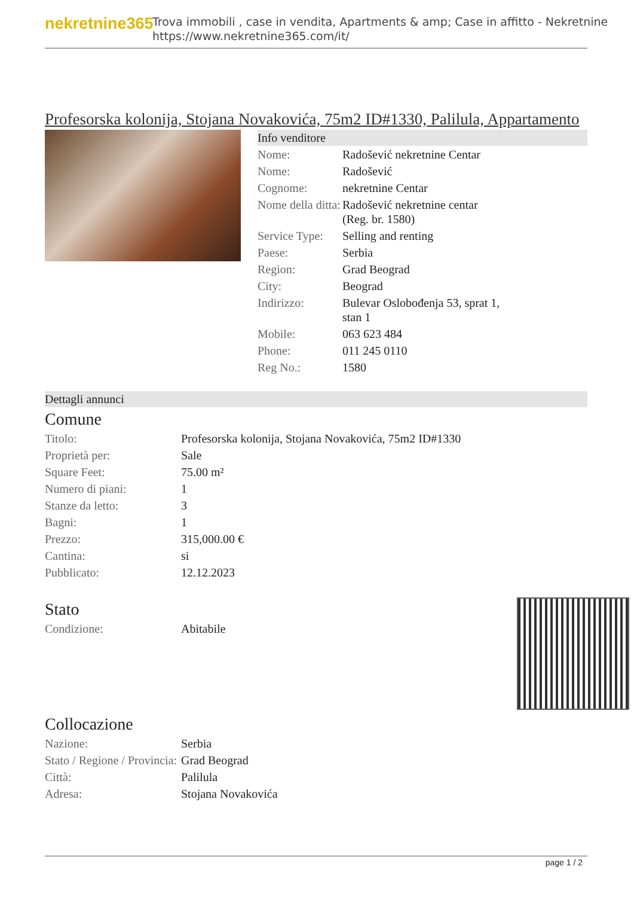nekretnine365
Trova immobili , case in vendita, Apartments & amp; Case in affitto - Nekretnine
https://www.nekretnine365.com/it/
Profesorska kolonija, Stojana Novakovića, 75m2 ID#1330, Palilula, Appartamento
Info venditore
| Nome: | Radošević nekretnine Centar |
| Nome: | Radošević |
| Cognome: | nekretnine Centar |
| Nome della ditta: | Radošević nekretnine centar (Reg. br. 1580) |
| Service Type: | Selling and renting |
| Paese: | Serbia |
| Region: | Grad Beograd |
| City: | Beograd |
| Indirizzo: | Bulevar Oslobođenja 53, sprat 1, stan 1 |
| Mobile: | 063 623 484 |
| Phone: | 011 245 0110 |
| Reg No.: | 1580 |
Dettagli annunci
Comune
| Titolo: | Profesorska kolonija, Stojana Novakovića, 75m2 ID#1330 |
| Proprietà per: | Sale |
| Square Feet: | 75.00 m² |
| Numero di piani: | 1 |
| Stanze da letto: | 3 |
| Bagni: | 1 |
| Prezzo: | 315,000.00 € |
| Cantina: | si |
| Pubblicato: | 12.12.2023 |
Stato
| Condizione: | Abitabile |
Collocazione
| Nazione: | Serbia |
| Stato / Regione / Provincia: | Grad Beograd |
| Città: | Palilula |
| Adresa: | Stojana Novakovića |
page 1 / 2